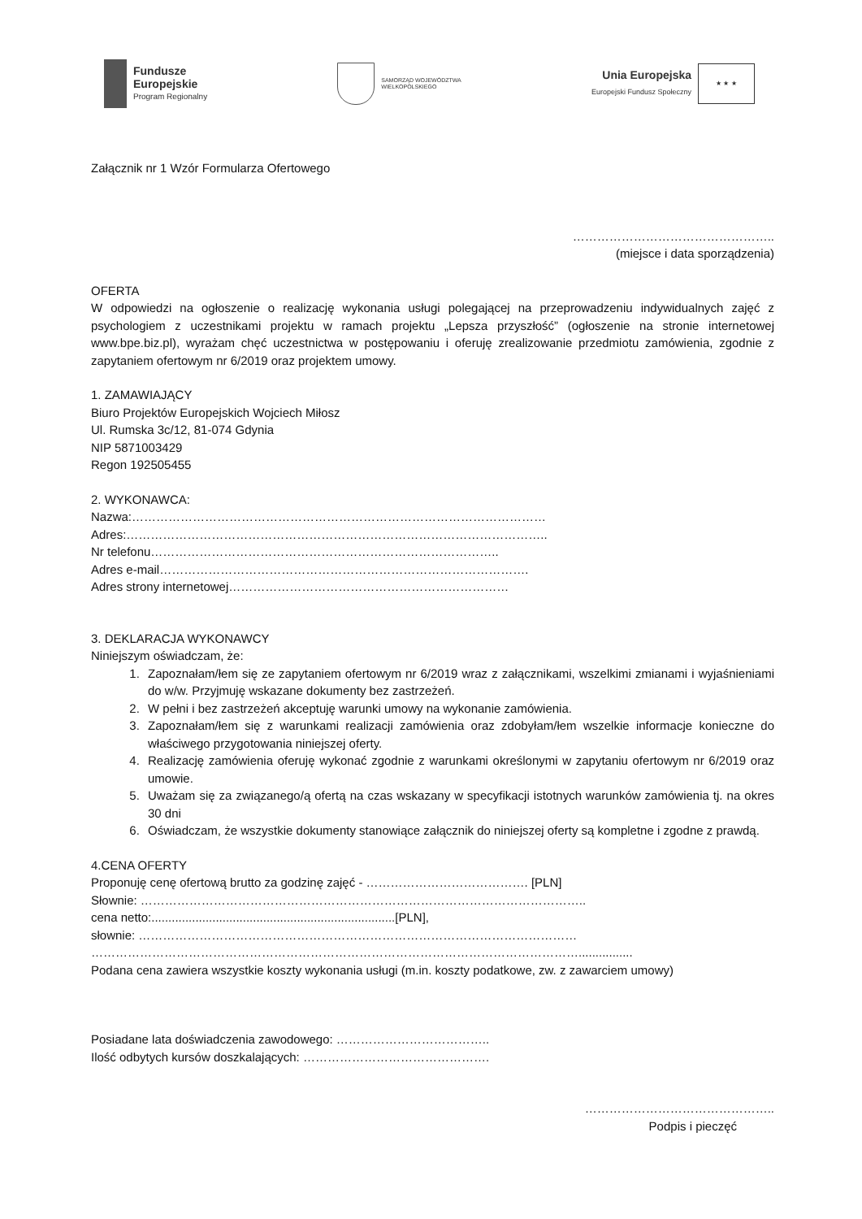Fundusze
Europejskie
Program Regionalny
SAMORZĄD WOJEWÓDZTWA
WIELKOPOLSKIEGO
Unia Europejska
Europejski Fundusz Społeczny
★ ★ ★
Załącznik nr 1 Wzór Formularza Ofertowego
…………………………………………..
(miejsce i data sporządzenia)
OFERTA
W odpowiedzi na ogłoszenie o realizację wykonania usługi polegającej na przeprowadzeniu indywidualnych zajęć z psychologiem z uczestnikami projektu w ramach projektu „Lepsza przyszłość” (ogłoszenie na stronie internetowej www.bpe.biz.pl), wyrażam chęć uczestnictwa w postępowaniu i oferuję zrealizowanie przedmiotu zamówienia, zgodnie z zapytaniem ofertowym nr 6/2019 oraz projektem umowy.
1. ZAMAWIAJĄCY
Biuro Projektów Europejskich Wojciech Miłosz
Ul. Rumska 3c/12, 81-074 Gdynia
NIP 5871003429
Regon 192505455
2. WYKONAWCA:
Nazwa:…………………………………………………………………………………………
Adres:…………………………………………………………………………………………..
Nr telefonu…………………………………………………………………………..
Adres e-mail……………………………………………………………………………….
Adres strony internetowej……………………………………………………………
3. DEKLARACJA WYKONAWCY
Niniejszym oświadczam, że:
1. Zapoznałam/łem się ze zapytaniem ofertowym nr 6/2019 wraz z załącznikami, wszelkimi zmianami i wyjaśnieniami do w/w. Przyjmuję wskazane dokumenty bez zastrzeżeń.
2. W pełni i bez zastrzeżeń akceptuję warunki umowy na wykonanie zamówienia.
3. Zapoznałam/łem się z warunkami realizacji zamówienia oraz zdobyłam/łem wszelkie informacje konieczne do właściwego przygotowania niniejszej oferty.
4. Realizację zamówienia oferuję wykonać zgodnie z warunkami określonymi w zapytaniu ofertowym nr 6/2019 oraz umowie.
5. Uważam się za związanego/ą ofertą na czas wskazany w specyfikacji istotnych warunków zamówienia tj. na okres 30 dni
6. Oświadczam, że wszystkie dokumenty stanowiące załącznik do niniejszej oferty są kompletne i zgodne z prawdą.
4.CENA OFERTY
Proponuję cenę ofertową brutto za godzinę zajęć - …………………………………. [PLN]
Słownie: ………………………………………………………………………………………………..
cena netto:........................................................................[PLN],
słownie: ………………………………………………………………………………………………
…………………………………………………………………………………………………………................
Podana cena zawiera wszystkie koszty wykonania usługi (m.in. koszty podatkowe, zw. z zawarciem umowy)
Posiadane lata doświadczenia zawodowego: ………………………………..
Ilość odbytych kursów doszkalających: ……………………………………….
………………………………………..
Podpis i pieczęć